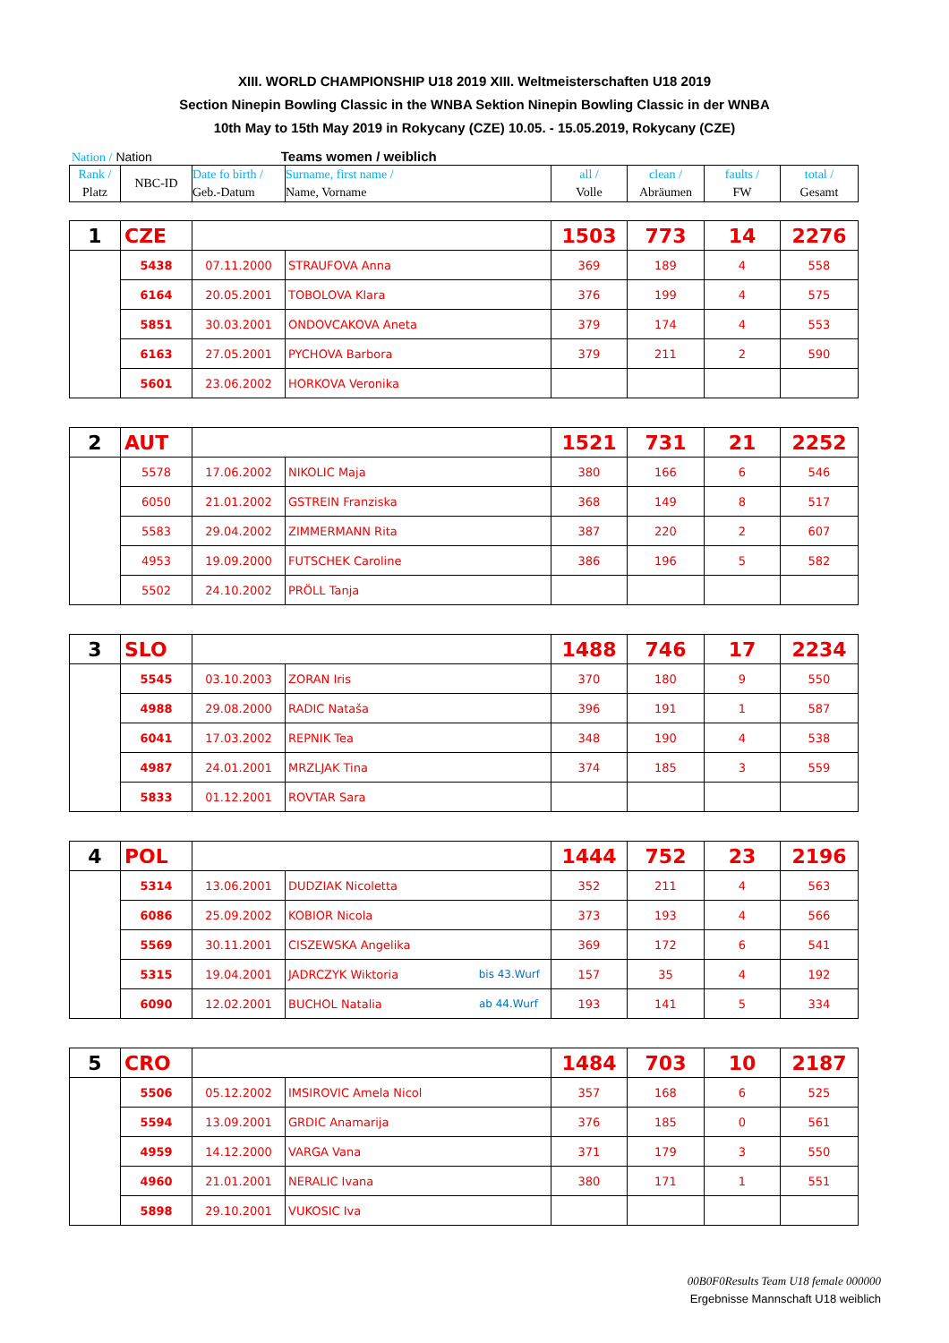XIII. WORLD CHAMPIONSHIP U18 2019 XIII. Weltmeisterschaften U18 2019
Section Ninepin Bowling Classic in the WNBA Sektion Ninepin Bowling Classic in der WNBA
10th May to 15th May 2019 in Rokycany (CZE) 10.05. - 15.05.2019, Rokycany (CZE)
Nation / Nation Teams women / weiblich
| Rank / Platz | NBC-ID | Date fo birth / Geb.-Datum | Surname, first name / Name, Vorname | all / Volle | clean / Abräumen | faults / FW | total / Gesamt |
| 1 | CZE | | | 1503 | 773 | 14 | 2276 |
| | 5438 | 07.11.2000 | STRAUFOVA Anna | 369 | 189 | 4 | 558 |
| | 6164 | 20.05.2001 | TOBOLOVA Klara | 376 | 199 | 4 | 575 |
| | 5851 | 30.03.2001 | ONDOVCAKOVA Aneta | 379 | 174 | 4 | 553 |
| | 6163 | 27.05.2001 | PYCHOVA Barbora | 379 | 211 | 2 | 590 |
| | 5601 | 23.06.2002 | HORKOVA Veronika | | | | |
| 2 | AUT | | | 1521 | 731 | 21 | 2252 |
| | 5578 | 17.06.2002 | NIKOLIC Maja | 380 | 166 | 6 | 546 |
| | 6050 | 21.01.2002 | GSTREIN Franziska | 368 | 149 | 8 | 517 |
| | 5583 | 29.04.2002 | ZIMMERMANN Rita | 387 | 220 | 2 | 607 |
| | 4953 | 19.09.2000 | FUTSCHEK Caroline | 386 | 196 | 5 | 582 |
| | 5502 | 24.10.2002 | PRÖLL Tanja | | | | |
| 3 | SLO | | | 1488 | 746 | 17 | 2234 |
| | 5545 | 03.10.2003 | ZORAN Iris | 370 | 180 | 9 | 550 |
| | 4988 | 29.08.2000 | RADIC Nataša | 396 | 191 | 1 | 587 |
| | 6041 | 17.03.2002 | REPNIK Tea | 348 | 190 | 4 | 538 |
| | 4987 | 24.01.2001 | MRZLJAK Tina | 374 | 185 | 3 | 559 |
| | 5833 | 01.12.2001 | ROVTAR Sara | | | | |
| 4 | POL | | | 1444 | 752 | 23 | 2196 |
| | 5314 | 13.06.2001 | DUDZIAK Nicoletta | 352 | 211 | 4 | 563 |
| | 6086 | 25.09.2002 | KOBIOR Nicola | 373 | 193 | 4 | 566 |
| | 5569 | 30.11.2001 | CISZEWSKA Angelika | 369 | 172 | 6 | 541 |
| | 5315 | 19.04.2001 | JADRCZYK Wiktoria bis 43.Wurf | 157 | 35 | 4 | 192 |
| | 6090 | 12.02.2001 | BUCHOL Natalia ab 44.Wurf | 193 | 141 | 5 | 334 |
| 5 | CRO | | | 1484 | 703 | 10 | 2187 |
| | 5506 | 05.12.2002 | IMSIROVIC Amela Nicol | 357 | 168 | 6 | 525 |
| | 5594 | 13.09.2001 | GRDIC Anamarija | 376 | 185 | 0 | 561 |
| | 4959 | 14.12.2000 | VARGA Vana | 371 | 179 | 3 | 550 |
| | 4960 | 21.01.2001 | NERALIC Ivana | 380 | 171 | 1 | 551 |
| | 5898 | 29.10.2001 | VUKOSIC Iva | | | | |
00B0F0Results Team U18 female 000000
Ergebnisse Mannschaft U18 weiblich